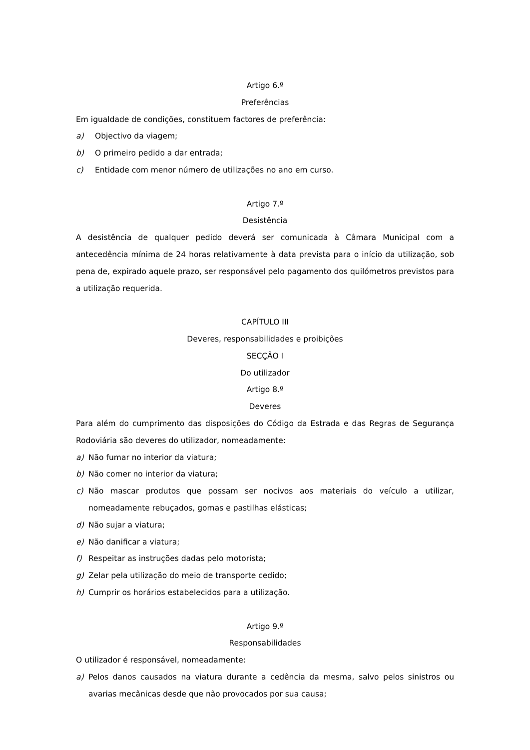Artigo 6.º
Preferências
Em igualdade de condições, constituem factores de preferência:
a) Objectivo da viagem;
b) O primeiro pedido a dar entrada;
c) Entidade com menor número de utilizações no ano em curso.
Artigo 7.º
Desistência
A desistência de qualquer pedido deverá ser comunicada à Câmara Municipal com a antecedência mínima de 24 horas relativamente à data prevista para o início da utilização, sob pena de, expirado aquele prazo, ser responsável pelo pagamento dos quilómetros previstos para a utilização requerida.
CAPÍTULO III
Deveres, responsabilidades e proibições
SECÇÃO I
Do utilizador
Artigo 8.º
Deveres
Para além do cumprimento das disposições do Código da Estrada e das Regras de Segurança Rodoviária são deveres do utilizador, nomeadamente:
a) Não fumar no interior da viatura;
b) Não comer no interior da viatura;
c) Não mascar produtos que possam ser nocivos aos materiais do veículo a utilizar, nomeadamente rebuçados, gomas e pastilhas elásticas;
d) Não sujar a viatura;
e) Não danificar a viatura;
f) Respeitar as instruções dadas pelo motorista;
g) Zelar pela utilização do meio de transporte cedido;
h) Cumprir os horários estabelecidos para a utilização.
Artigo 9.º
Responsabilidades
O utilizador é responsável, nomeadamente:
a) Pelos danos causados na viatura durante a cedência da mesma, salvo pelos sinistros ou avarias mecânicas desde que não provocados por sua causa;